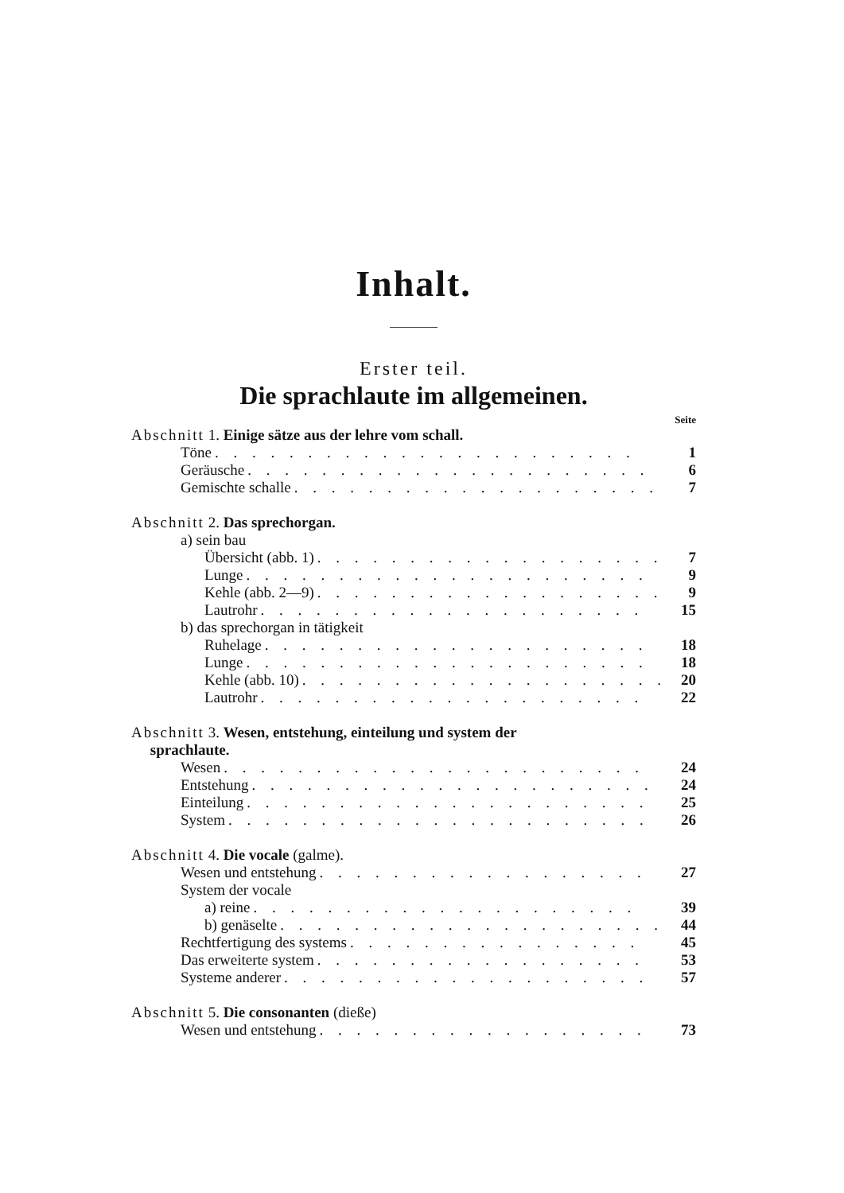Inhalt.
Erster teil.
Die sprachlaute im allgemeinen.
Seite
Abschnitt 1. Einige sätze aus der lehre vom schall.
Töne. . . . . . . . . . . . . . . . . . . . . . . 1
Geräusche. . . . . . . . . . . . . . . . . . . . . . 6
Gemischte schalle. . . . . . . . . . . . . . . . . . . . 7
Abschnitt 2. Das sprechorgan.
a) sein bau
Übersicht (abb. 1). . . . . . . . . . . . . . . . . . . 7
Lunge. . . . . . . . . . . . . . . . . . . . . . 9
Kehle (abb. 2—9). . . . . . . . . . . . . . . . . . . . 9
Lautrohr. . . . . . . . . . . . . . . . . . . . . 15
b) das sprechorgan in tätigkeit
Ruhelage. . . . . . . . . . . . . . . . . . . . . 18
Lunge. . . . . . . . . . . . . . . . . . . . . . 18
Kehle (abb. 10). . . . . . . . . . . . . . . . . . . . 20
Lautrohr. . . . . . . . . . . . . . . . . . . . . 22
Abschnitt 3. Wesen, entstehung, einteilung und system der
sprachlaute.
Wesen. . . . . . . . . . . . . . . . . . . . . . . 24
Entstehung. . . . . . . . . . . . . . . . . . . . . . 24
Einteilung. . . . . . . . . . . . . . . . . . . . . . 25
System. . . . . . . . . . . . . . . . . . . . . . . 26
Abschnitt 4. Die vocale (galme).
Wesen und entstehung. . . . . . . . . . . . . . . . . . 27
System der vocale
a) reine. . . . . . . . . . . . . . . . . . . . . 39
b) genäselte. . . . . . . . . . . . . . . . . . . . . 44
Rechtfertigung des systems. . . . . . . . . . . . . . . . 45
Das erweiterte system. . . . . . . . . . . . . . . . . . 53
Systeme anderer. . . . . . . . . . . . . . . . . . . . 57
Abschnitt 5. Die consonanten (dieße)
Wesen und entstehung. . . . . . . . . . . . . . . . . . 73